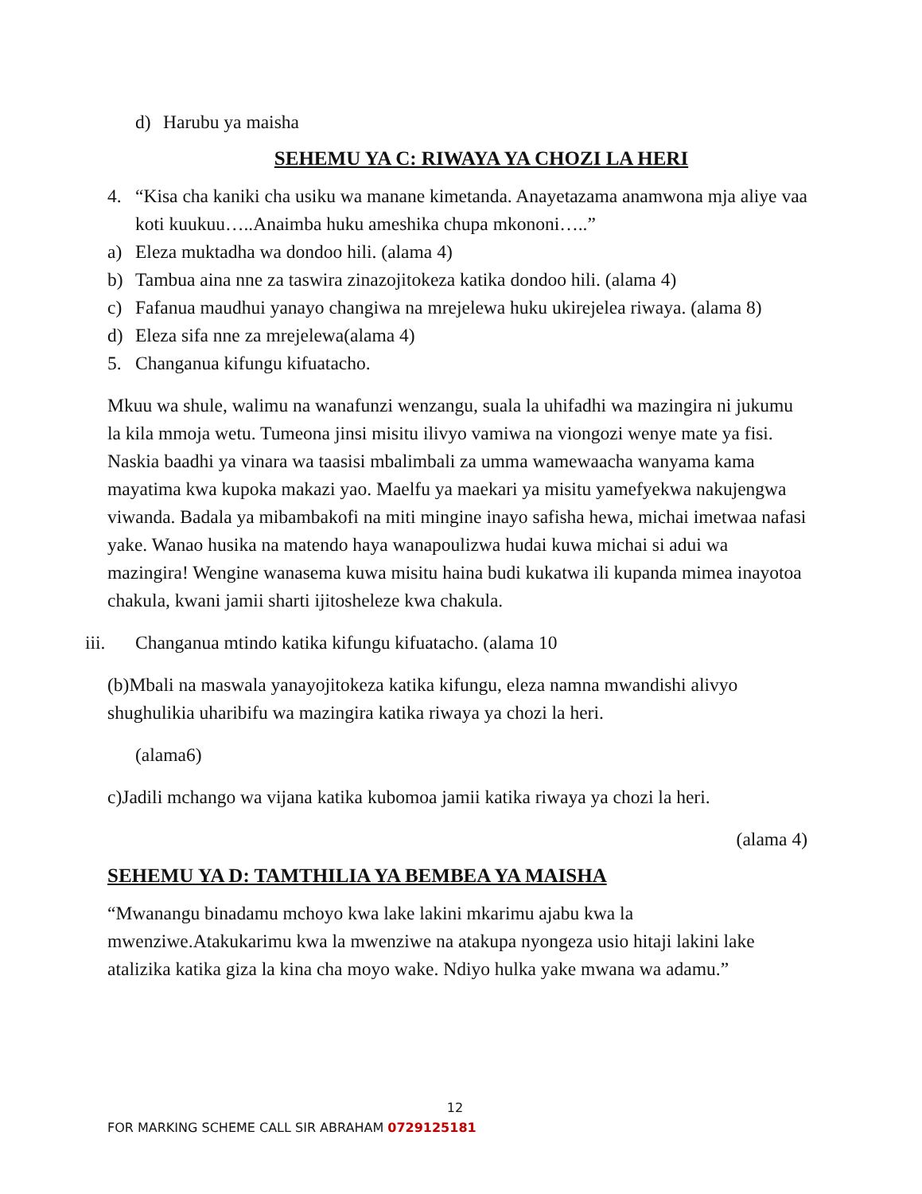d) Harubu ya maisha
SEHEMU YA C: RIWAYA YA CHOZI LA HERI
4. “Kisa cha kaniki cha usiku wa manane kimetanda. Anayetazama anamwona mja aliye vaa koti kuukuu…..Anaimba huku ameshika chupa mkononi…..”
a) Eleza muktadha wa dondoo hili. (alama 4)
b) Tambua aina nne za taswira zinazojitokeza katika dondoo hili. (alama 4)
c) Fafanua maudhui yanayo changiwa na mrejelewa huku ukirejelea riwaya. (alama 8)
d) Eleza sifa nne za mrejelewa(alama 4)
5. Changanua kifungu kifuatacho.
Mkuu wa shule, walimu na wanafunzi wenzangu, suala la uhifadhi wa mazingira ni jukumu la kila mmoja wetu. Tumeona jinsi misitu ilivyo vamiwa na viongozi wenye mate ya fisi. Naskia baadhi ya vinara wa taasisi mbalimbali za umma wamewaacha wanyama kama mayatima kwa kupoka makazi yao. Maelfu ya maekari ya misitu yamefyekwa nakujengwa viwanda. Badala ya mibambakofi na miti mingine inayo safisha hewa, michai imetwaa nafasi yake. Wanao husika na matendo haya wanapoulizwa hudai kuwa michai si adui wa mazingira! Wengine wanasema kuwa misitu haina budi kukatwa ili kupanda mimea inayotoa chakula, kwani jamii sharti ijitosheleze kwa chakula.
iii. Changanua mtindo katika kifungu kifuatacho. (alama 10
(b)Mbali na maswala yanayojitokeza katika kifungu, eleza namna mwandishi alivyo shughulikia uharibifu wa mazingira katika riwaya ya chozi la heri.
(alama6)
c)Jadili mchango wa vijana katika kubomoa jamii katika riwaya ya chozi la heri.
(alama 4)
SEHEMU YA D: TAMTHILIA YA BEMBEA YA MAISHA
“Mwanangu binadamu mchoyo kwa lake lakini mkarimu ajabu kwa la mwenziwe.Atakukarimu kwa la mwenziwe na atakupa nyongeza usio hitaji lakini lake atalizika katika giza la kina cha moyo wake. Ndiyo hulka yake mwana wa adamu.”
12
FOR MARKING SCHEME CALL SIR ABRAHAM 0729125181